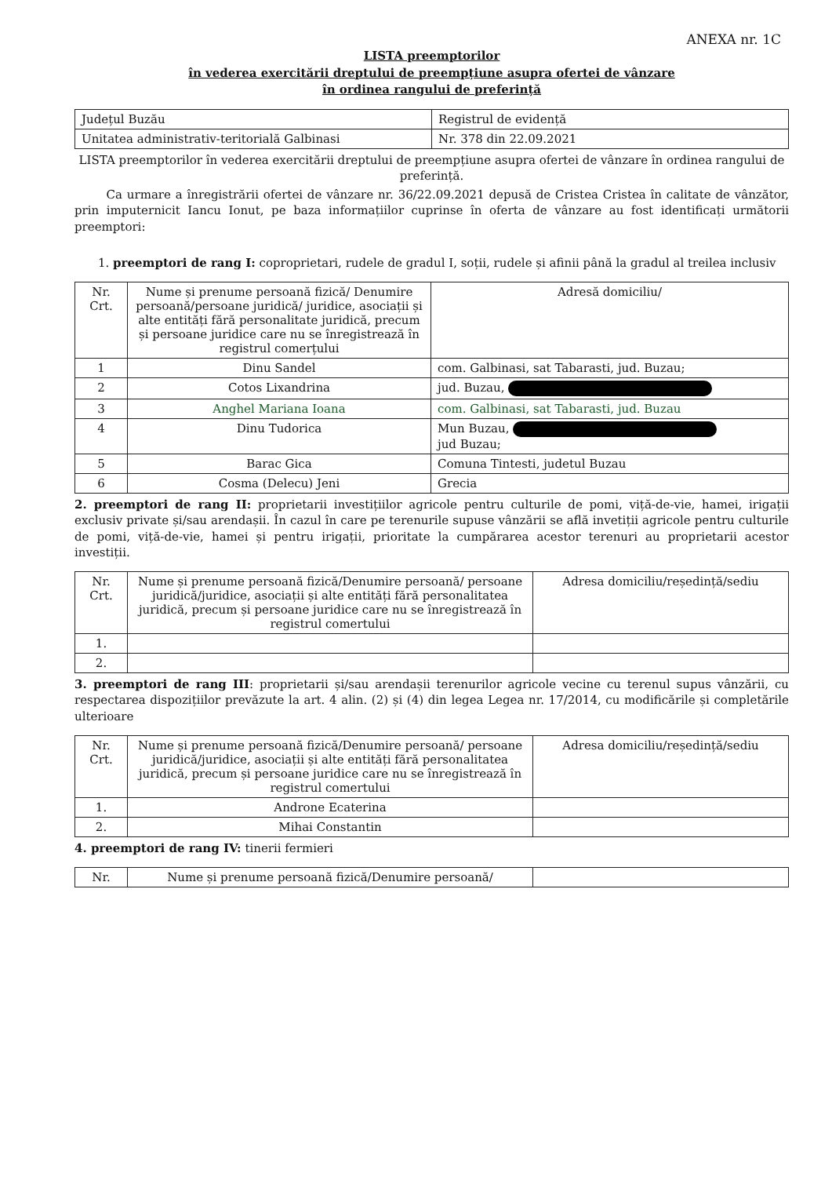ANEXA nr. 1C
LISTA preemptorilor
în vederea exercitării dreptului de preempțiune asupra ofertei de vânzare
în ordinea rangului de preferință
| Județul Buzău | Registrul de evidență |
| Unitatea administrativ-teritorială Galbinasi | Nr. 378 din 22.09.2021 |
LISTA preemptorilor în vederea exercitării dreptului de preempțiune asupra ofertei de vânzare în ordinea rangului de preferință.
Ca urmare a înregistrării ofertei de vânzare nr. 36/22.09.2021 depusă de Cristea Cristea în calitate de vânzător, prin imputernicit Iancu Ionut, pe baza informațiilor cuprinse în oferta de vânzare au fost identificați următorii preemptori:
1. preemptori de rang I: coproprietari, rudele de gradul I, soții, rudele și afinii până la gradul al treilea inclusiv
| Nr. Crt. | Nume și prenume persoană fizică/ Denumire persoană/persoane juridică/ juridice, asociații și alte entități fără personalitate juridică, precum și persoane juridice care nu se înregistrează în registrul comerțului | Adresă domiciliu/ |
| --- | --- | --- |
| 1 | Dinu Sandel | com. Galbinasi, sat Tabarasti, jud. Buzau; |
| 2 | Cotos Lixandrina | jud. Buzau, |
| 3 | Anghel Mariana Ioana | com. Galbinasi, sat Tabarasti, jud. Buzau |
| 4 | Dinu Tudorica | Mun Buzau, jud Buzau; |
| 5 | Barac Gica | Comuna Tintesti, judetul Buzau |
| 6 | Cosma (Delecu) Jeni | Grecia |
2. preemptori de rang II: proprietarii investițiilor agricole pentru culturile de pomi, viță-de-vie, hamei, irigații exclusiv private și/sau arendașii. În cazul în care pe terenurile supuse vânzării se află invetiții agricole pentru culturile de pomi, viță-de-vie, hamei și pentru irigații, prioritate la cumpărarea acestor terenuri au proprietarii acestor investiții.
| Nr. Crt. | Nume și prenume persoană fizică/Denumire persoană/ persoane juridică/juridice, asociații și alte entități fără personalitatea juridică, precum și persoane juridice care nu se înregistrează în registrul comertului | Adresa domiciliu/reședință/sediu |
| --- | --- | --- |
| 1. | | |
| 2. | | |
3. preemptori de rang III: proprietarii și/sau arendașii terenurilor agricole vecine cu terenul supus vânzării, cu respectarea dispozițiilor prevăzute la art. 4 alin. (2) și (4) din legea Legea nr. 17/2014, cu modificările și completările ulterioare
| Nr. Crt. | Nume și prenume persoană fizică/Denumire persoană/ persoane juridică/juridice, asociații și alte entități fără personalitatea juridică, precum și persoane juridice care nu se înregistrează în registrul comertului | Adresa domiciliu/reședință/sediu |
| --- | --- | --- |
| 1. | Androne Ecaterina | |
| 2. | Mihai Constantin | |
4. preemptori de rang IV: tinerii fermieri
| Nr. | Nume și prenume persoană fizică/Denumire persoană/ | |
| --- | --- | --- |